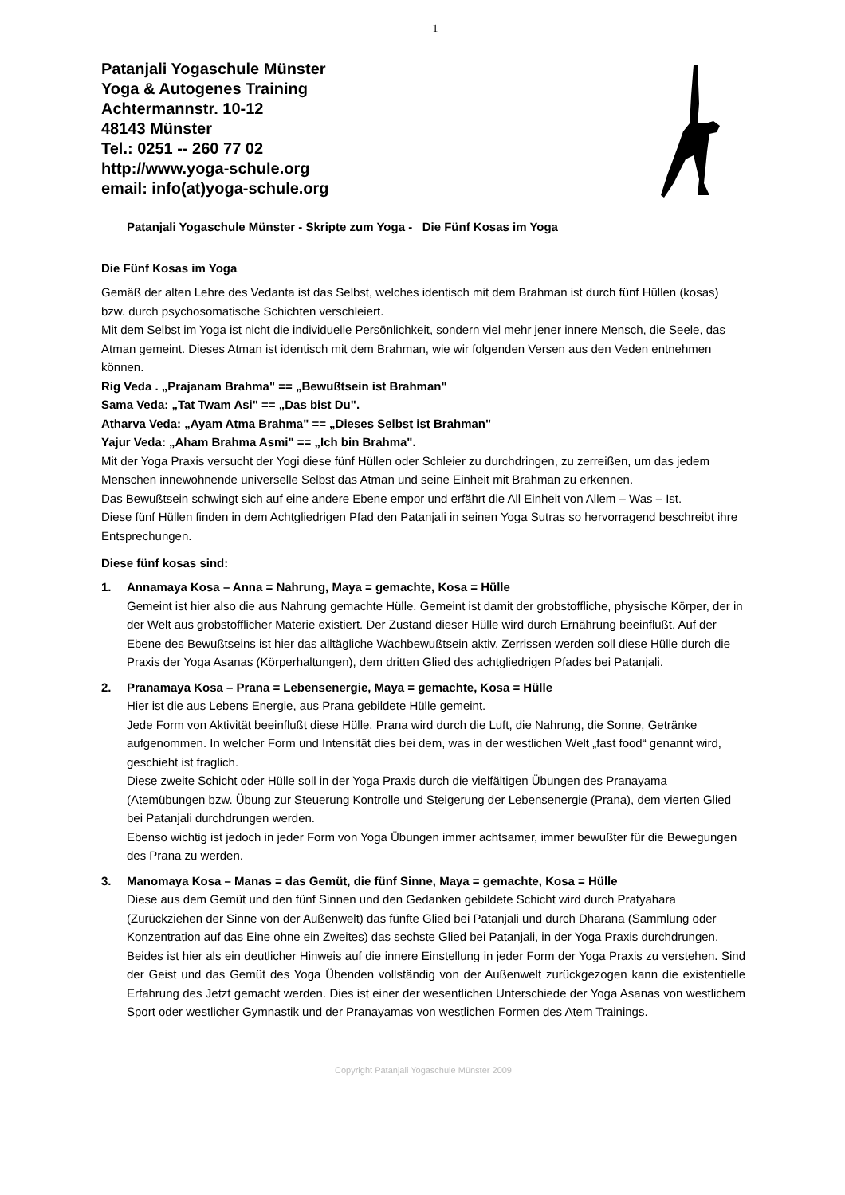1
Patanjali Yogaschule Münster
Yoga & Autogenes Training
Achtermannstr. 10-12
48143 Münster
Tel.: 0251 -- 260 77 02
http://www.yoga-schule.org
email: info(at)yoga-schule.org
Patanjali Yogaschule Münster - Skripte zum Yoga - Die Fünf Kosas im Yoga
Die Fünf Kosas im Yoga
Gemäß der alten Lehre des Vedanta ist das Selbst, welches identisch mit dem Brahman ist durch fünf Hüllen (kosas) bzw. durch psychosomatische Schichten verschleiert.
Mit dem Selbst im Yoga ist nicht die individuelle Persönlichkeit, sondern viel mehr jener innere Mensch, die Seele, das Atman gemeint. Dieses Atman ist identisch mit dem Brahman, wie wir folgenden Versen aus den Veden entnehmen können.
Rig Veda . „Prajanam Brahma" == „Bewußtsein ist Brahman"
Sama Veda: „Tat Twam Asi" == „Das bist Du".
Atharva Veda: „Ayam Atma Brahma" == „Dieses Selbst ist Brahman"
Yajur Veda: „Aham Brahma Asmi" == „Ich bin Brahma".
Mit der Yoga Praxis versucht der Yogi diese fünf Hüllen oder Schleier zu durchdringen, zu zerreißen, um das jedem Menschen innewohnende universelle Selbst das Atman und seine Einheit mit Brahman zu erkennen.
Das Bewußtsein schwingt sich auf eine andere Ebene empor und erfährt die All Einheit von Allem – Was – Ist.
Diese fünf Hüllen finden in dem Achtgliedrigen Pfad den Patanjali in seinen Yoga Sutras so hervorragend beschreibt ihre Entsprechungen.
Diese fünf kosas sind:
1. Annamaya Kosa – Anna = Nahrung, Maya = gemachte, Kosa = Hülle
Gemeint ist hier also die aus Nahrung gemachte Hülle. Gemeint ist damit der grobstoffliche, physische Körper, der in der Welt aus grobstofflicher Materie existiert. Der Zustand dieser Hülle wird durch Ernährung beeinflußt. Auf der Ebene des Bewußtseins ist hier das alltägliche Wachbewußtsein aktiv. Zerrissen werden soll diese Hülle durch die Praxis der Yoga Asanas (Körperhaltungen), dem dritten Glied des achtgliedrigen Pfades bei Patanjali.
2. Pranamaya Kosa – Prana = Lebensenergie, Maya = gemachte, Kosa = Hülle
Hier ist die aus Lebens Energie, aus Prana gebildete Hülle gemeint.
Jede Form von Aktivität beeinflußt diese Hülle. Prana wird durch die Luft, die Nahrung, die Sonne, Getränke aufgenommen. In welcher Form und Intensität dies bei dem, was in der westlichen Welt „fast food“ genannt wird, geschieht ist fraglich.
Diese zweite Schicht oder Hülle soll in der Yoga Praxis durch die vielfältigen Übungen des Pranayama (Atemübungen bzw. Übung zur Steuerung Kontrolle und Steigerung der Lebensenergie (Prana), dem vierten Glied bei Patanjali durchdrungen werden.
Ebenso wichtig ist jedoch in jeder Form von Yoga Übungen immer achtsamer, immer bewußter für die Bewegungen des Prana zu werden.
3. Manomaya Kosa – Manas = das Gemüt, die fünf Sinne, Maya = gemachte, Kosa = Hülle
Diese aus dem Gemüt und den fünf Sinnen und den Gedanken gebildete Schicht wird durch Pratyahara (Zurückziehen der Sinne von der Außenwelt) das fünfte Glied bei Patanjali und durch Dharana (Sammlung oder Konzentration auf das Eine ohne ein Zweites) das sechste Glied bei Patanjali, in der Yoga Praxis durchdrungen.
Beides ist hier als ein deutlicher Hinweis auf die innere Einstellung in jeder Form der Yoga Praxis zu verstehen. Sind der Geist und das Gemüt des Yoga Übenden vollständig von der Außenwelt zurückgezogen kann die existentielle Erfahrung des Jetzt gemacht werden. Dies ist einer der wesentlichen Unterschiede der Yoga Asanas von westlichem Sport oder westlicher Gymnastik und der Pranayamas von westlichen Formen des Atem Trainings.
Copyright Patanjali Yogaschule Münster 2009